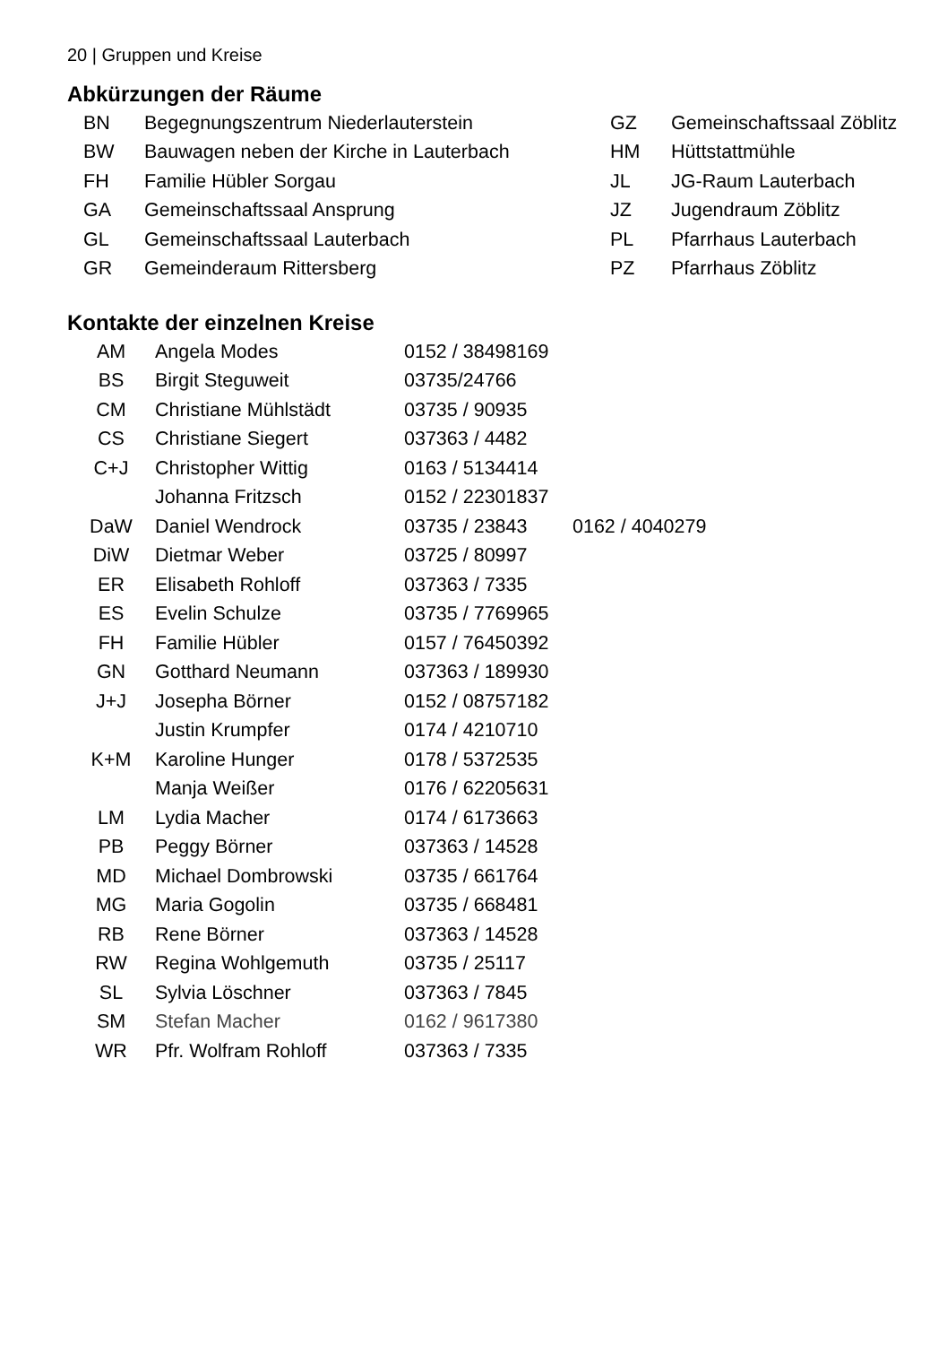20 | Gruppen und Kreise
Abkürzungen der Räume
| BN | Begegnungszentrum Niederlauterstein | GZ | Gemeinschaftssaal Zöblitz |
| BW | Bauwagen neben der Kirche in Lauterbach | HM | Hüttstattmühle |
| FH | Familie Hübler Sorgau | JL | JG-Raum Lauterbach |
| GA | Gemeinschaftssaal Ansprung | JZ | Jugendraum Zöblitz |
| GL | Gemeinschaftssaal Lauterbach | PL | Pfarrhaus Lauterbach |
| GR | Gemeinderaum Rittersberg | PZ | Pfarrhaus Zöblitz |
Kontakte der einzelnen Kreise
| AM | Angela Modes | 0152 / 38498169 | |
| BS | Birgit Steguweit | 03735/24766 | |
| CM | Christiane Mühlstädt | 03735 / 90935 | |
| CS | Christiane Siegert | 037363 / 4482 | |
| C+J | Christopher Wittig | 0163 / 5134414 | |
| | Johanna Fritzsch | 0152 / 22301837 | |
| DaW | Daniel Wendrock | 03735 / 23843 | 0162 / 4040279 |
| DiW | Dietmar Weber | 03725 / 80997 | |
| ER | Elisabeth Rohloff | 037363 / 7335 | |
| ES | Evelin Schulze | 03735 / 7769965 | |
| FH | Familie Hübler | 0157 / 76450392 | |
| GN | Gotthard Neumann | 037363 / 189930 | |
| J+J | Josepha Börner | 0152 / 08757182 | |
| | Justin Krumpfer | 0174 / 4210710 | |
| K+M | Karoline Hunger | 0178 / 5372535 | |
| | Manja Weißer | 0176 / 62205631 | |
| LM | Lydia Macher | 0174 / 6173663 | |
| PB | Peggy Börner | 037363 / 14528 | |
| MD | Michael Dombrowski | 03735 / 661764 | |
| MG | Maria Gogolin | 03735 / 668481 | |
| RB | Rene Börner | 037363 / 14528 | |
| RW | Regina Wohlgemuth | 03735 / 25117 | |
| SL | Sylvia Löschner | 037363 / 7845 | |
| SM | Stefan Macher | 0162 / 9617380 | |
| WR | Pfr. Wolfram Rohloff | 037363 / 7335 | |